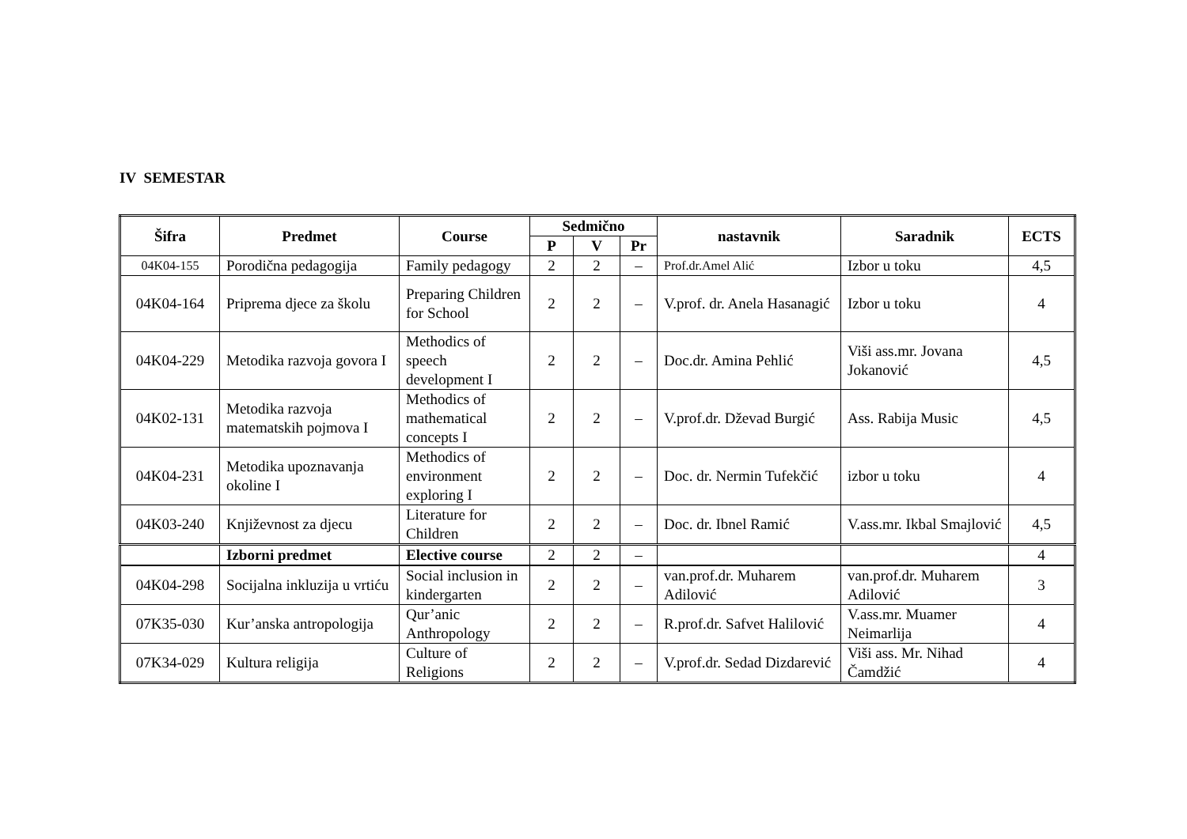IV SEMESTAR
| Šifra | Predmet | Course | Sedmično | | | nastavnik | Saradnik | ECTS |
| --- | --- | --- | --- | --- | --- | --- | --- | --- |
| | | | P | V | Pr | | | |
| 04K04-155 | Porodična pedagogija | Family pedagogy | 2 | 2 | – | Prof.dr.Amel Alić | Izbor u toku | 4,5 |
| 04K04-164 | Priprema djece za školu | Preparing Children for School | 2 | 2 | – | V.prof. dr. Anela Hasanagić | Izbor u toku | 4 |
| 04K04-229 | Metodika razvoja govora I | Methodics of speech development I | 2 | 2 | – | Doc.dr. Amina Pehlić | Viši ass.mr. Jovana Jokanović | 4,5 |
| 04K02-131 | Metodika razvoja matematskih pojmova I | Methodics of mathematical concepts I | 2 | 2 | – | V.prof.dr. Dževad Burgić | Ass. Rabija Music | 4,5 |
| 04K04-231 | Metodika upoznavanja okoline I | Methodics of environment exploring I | 2 | 2 | – | Doc. dr. Nermin Tufekčić | izbor u toku | 4 |
| 04K03-240 | Književnost za djecu | Literature for Children | 2 | 2 | – | Doc. dr. Ibnel Ramić | V.ass.mr. Ikbal Smajlović | 4,5 |
| | Izborni predmet | Elective course | 2 | 2 | – | | | 4 |
| 04K04-298 | Socijalna inkluzija u vrtiću | Social inclusion in kindergarten | 2 | 2 | – | van.prof.dr. Muharem Adilović | van.prof.dr. Muharem Adilović | 3 |
| 07K35-030 | Kur’anska antropologija | Qur’anic Anthropology | 2 | 2 | – | R.prof.dr. Safvet Halilović | V.ass.mr. Muamer Neimarlija | 4 |
| 07K34-029 | Kultura religija | Culture of Religions | 2 | 2 | – | V.prof.dr. Sedad Dizdarević | Viši ass. Mr. Nihad Čamdžić | 4 |